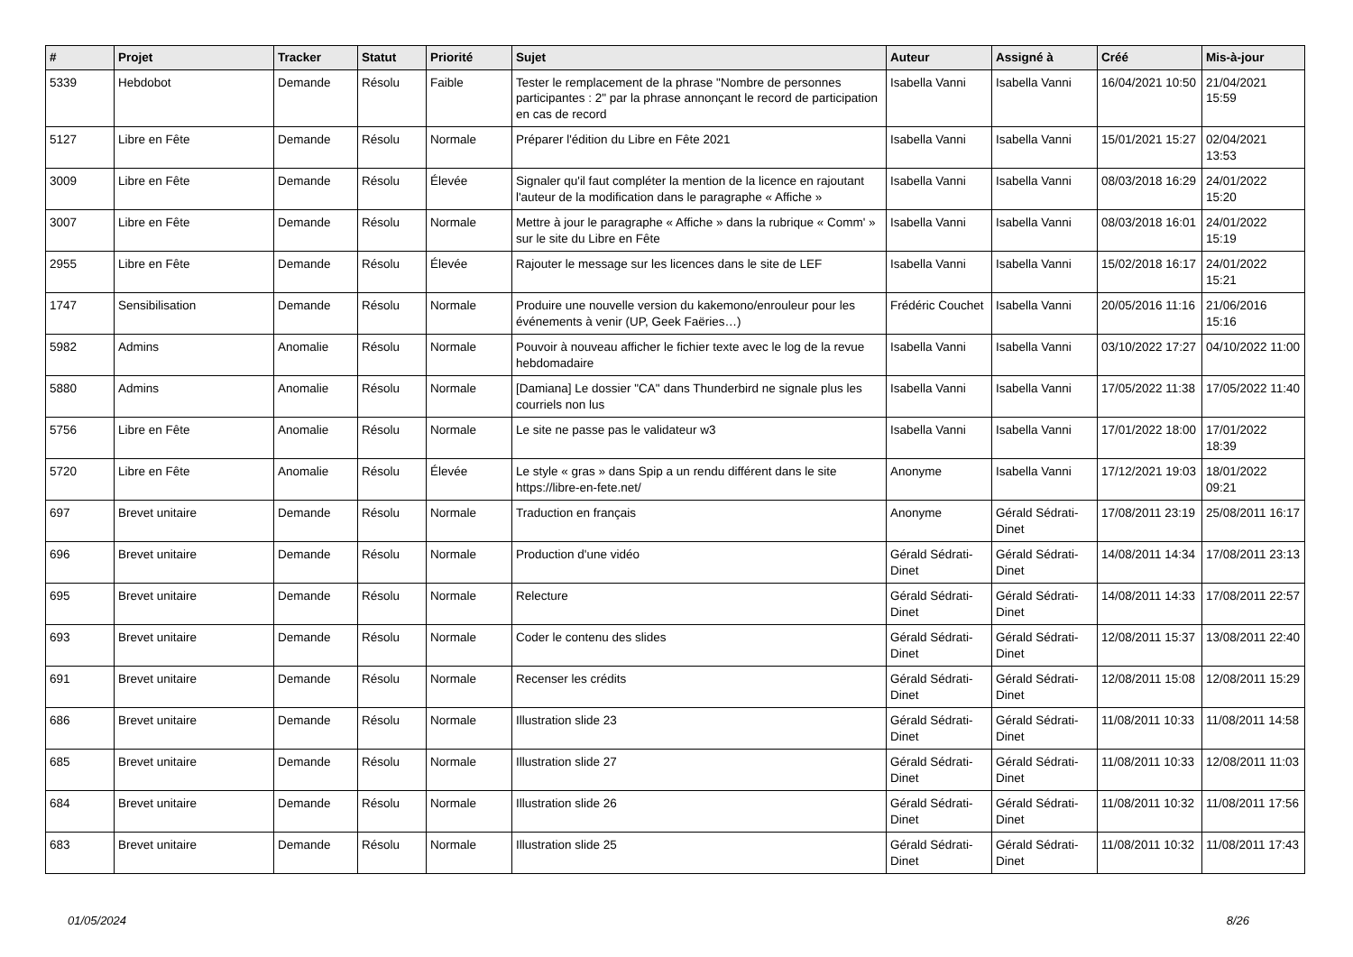| # | Projet | Tracker | Statut | Priorité | Sujet | Auteur | Assigné à | Créé | Mis-à-jour |
| --- | --- | --- | --- | --- | --- | --- | --- | --- | --- |
| 5339 | Hebdobot | Demande | Résolu | Faible | Tester le remplacement de la phrase "Nombre de personnes participantes : 2" par la phrase annonçant le record de participation en cas de record | Isabella Vanni | Isabella Vanni | 16/04/2021 10:50 | 21/04/2021 15:59 |
| 5127 | Libre en Fête | Demande | Résolu | Normale | Préparer l'édition du Libre en Fête 2021 | Isabella Vanni | Isabella Vanni | 15/01/2021 15:27 | 02/04/2021 13:53 |
| 3009 | Libre en Fête | Demande | Résolu | Élevée | Signaler qu'il faut compléter la mention de la licence en rajoutant l'auteur de la modification dans le paragraphe « Affiche » | Isabella Vanni | Isabella Vanni | 08/03/2018 16:29 | 24/01/2022 15:20 |
| 3007 | Libre en Fête | Demande | Résolu | Normale | Mettre à jour le paragraphe « Affiche » dans la rubrique « Comm' » sur le site du Libre en Fête | Isabella Vanni | Isabella Vanni | 08/03/2018 16:01 | 24/01/2022 15:19 |
| 2955 | Libre en Fête | Demande | Résolu | Élevée | Rajouter le message sur les licences dans le site de LEF | Isabella Vanni | Isabella Vanni | 15/02/2018 16:17 | 24/01/2022 15:21 |
| 1747 | Sensibilisation | Demande | Résolu | Normale | Produire une nouvelle version du kakemono/enrouleur pour les événements à venir (UP, Geek Faëries…) | Frédéric Couchet | Isabella Vanni | 20/05/2016 11:16 | 21/06/2016 15:16 |
| 5982 | Admins | Anomalie | Résolu | Normale | Pouvoir à nouveau afficher le fichier texte avec le log de la revue hebdomadaire | Isabella Vanni | Isabella Vanni | 03/10/2022 17:27 | 04/10/2022 11:00 |
| 5880 | Admins | Anomalie | Résolu | Normale | [Damiana] Le dossier "CA" dans Thunderbird ne signale plus les courriels non lus | Isabella Vanni | Isabella Vanni | 17/05/2022 11:38 | 17/05/2022 11:40 |
| 5756 | Libre en Fête | Anomalie | Résolu | Normale | Le site ne passe pas le validateur w3 | Isabella Vanni | Isabella Vanni | 17/01/2022 18:00 | 17/01/2022 18:39 |
| 5720 | Libre en Fête | Anomalie | Résolu | Élevée | Le style « gras » dans Spip a un rendu différent dans le site https://libre-en-fete.net/ | Anonyme | Isabella Vanni | 17/12/2021 19:03 | 18/01/2022 09:21 |
| 697 | Brevet unitaire | Demande | Résolu | Normale | Traduction en français | Anonyme | Gérald Sédrati-Dinet | 17/08/2011 23:19 | 25/08/2011 16:17 |
| 696 | Brevet unitaire | Demande | Résolu | Normale | Production d'une vidéo | Gérald Sédrati-Dinet | Gérald Sédrati-Dinet | 14/08/2011 14:34 | 17/08/2011 23:13 |
| 695 | Brevet unitaire | Demande | Résolu | Normale | Relecture | Gérald Sédrati-Dinet | Gérald Sédrati-Dinet | 14/08/2011 14:33 | 17/08/2011 22:57 |
| 693 | Brevet unitaire | Demande | Résolu | Normale | Coder le contenu des slides | Gérald Sédrati-Dinet | Gérald Sédrati-Dinet | 12/08/2011 15:37 | 13/08/2011 22:40 |
| 691 | Brevet unitaire | Demande | Résolu | Normale | Recenser les crédits | Gérald Sédrati-Dinet | Gérald Sédrati-Dinet | 12/08/2011 15:08 | 12/08/2011 15:29 |
| 686 | Brevet unitaire | Demande | Résolu | Normale | Illustration slide 23 | Gérald Sédrati-Dinet | Gérald Sédrati-Dinet | 11/08/2011 10:33 | 11/08/2011 14:58 |
| 685 | Brevet unitaire | Demande | Résolu | Normale | Illustration slide 27 | Gérald Sédrati-Dinet | Gérald Sédrati-Dinet | 11/08/2011 10:33 | 12/08/2011 11:03 |
| 684 | Brevet unitaire | Demande | Résolu | Normale | Illustration slide 26 | Gérald Sédrati-Dinet | Gérald Sédrati-Dinet | 11/08/2011 10:32 | 11/08/2011 17:56 |
| 683 | Brevet unitaire | Demande | Résolu | Normale | Illustration slide 25 | Gérald Sédrati-Dinet | Gérald Sédrati-Dinet | 11/08/2011 10:32 | 11/08/2011 17:43 |
01/05/2024 8/26